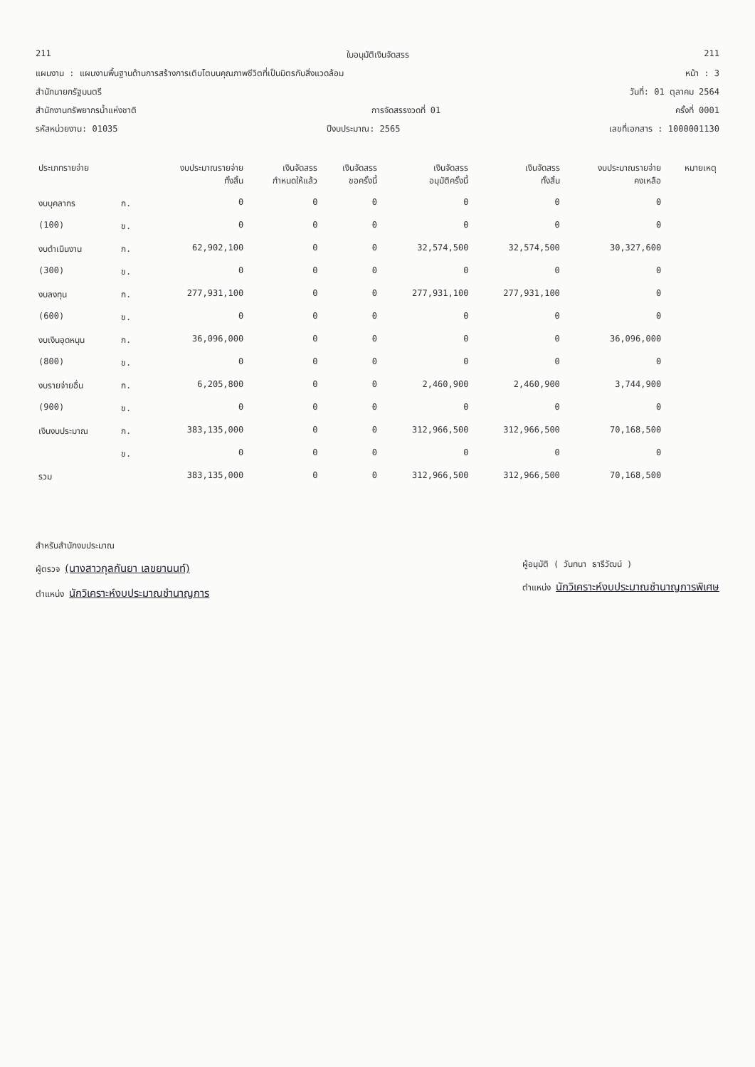211 ใบอนุมัติเงินจัดสรร 211
แผนงาน : แผนงานพื้นฐานด้านการสร้างการเติบโตบนคุณภาพชีวิตที่เป็นมิตรกับสิ่งแวดล้อม หน้า : 3
สำนักนายกรัฐมนตรี วันที่: 01 ตุลาคม 2564
สำนักงานทรัพยากรน้ำแห่งชาติ การจัดสรรงวดที่ 01 ครั้งที่ 0001
รหัสหน่วยงาน: 01035 ปีงบประมาณ: 2565 เลขที่เอกสาร : 1000001130
| ประเภทรายจ่าย | | งบประมาณรายจ่าย ทั้งสิ้น | เงินจัดสรร กำหนดให้แล้ว | เงินจัดสรร ขอครั้งนี้ | เงินจัดสรร อนุมัติครั้งนี้ | เงินจัดสรร ทั้งสิ้น | งบประมาณรายจ่าย คงเหลือ | หมายเหตุ |
| --- | --- | --- | --- | --- | --- | --- | --- | --- |
| งบบุคลากร | ก. | 0 | 0 | 0 | 0 | 0 | 0 | |
| (100) | ข. | 0 | 0 | 0 | 0 | 0 | 0 | |
| งบดำเนินงาน | ก. | 62,902,100 | 0 | 0 | 32,574,500 | 32,574,500 | 30,327,600 | |
| (300) | ข. | 0 | 0 | 0 | 0 | 0 | 0 | |
| งบลงทุน | ก. | 277,931,100 | 0 | 0 | 277,931,100 | 277,931,100 | 0 | |
| (600) | ข. | 0 | 0 | 0 | 0 | 0 | 0 | |
| งบเงินอุดหนุน | ก. | 36,096,000 | 0 | 0 | 0 | 0 | 36,096,000 | |
| (800) | ข. | 0 | 0 | 0 | 0 | 0 | 0 | |
| งบรายจ่ายอื่น | ก. | 6,205,800 | 0 | 0 | 2,460,900 | 2,460,900 | 3,744,900 | |
| (900) | ข. | 0 | 0 | 0 | 0 | 0 | 0 | |
| เงินงบประมาณ | ก. | 383,135,000 | 0 | 0 | 312,966,500 | 312,966,500 | 70,168,500 | |
| | ข. | 0 | 0 | 0 | 0 | 0 | 0 | |
| รวม | | 383,135,000 | 0 | 0 | 312,966,500 | 312,966,500 | 70,168,500 | |
สำหรับสำนักงบประมาณ
ผู้ตรวจ (นางสาวกุลกันยา เลขยานนท์)
ตำแหน่ง นักวิเคราะห์งบประมาณชำนาญการ
ผู้อนุมัติ ( วันทนา ธารีวัฒน์ )
ตำแหน่ง นักวิเคราะห์งบประมาณชำนาญการพิเศษ